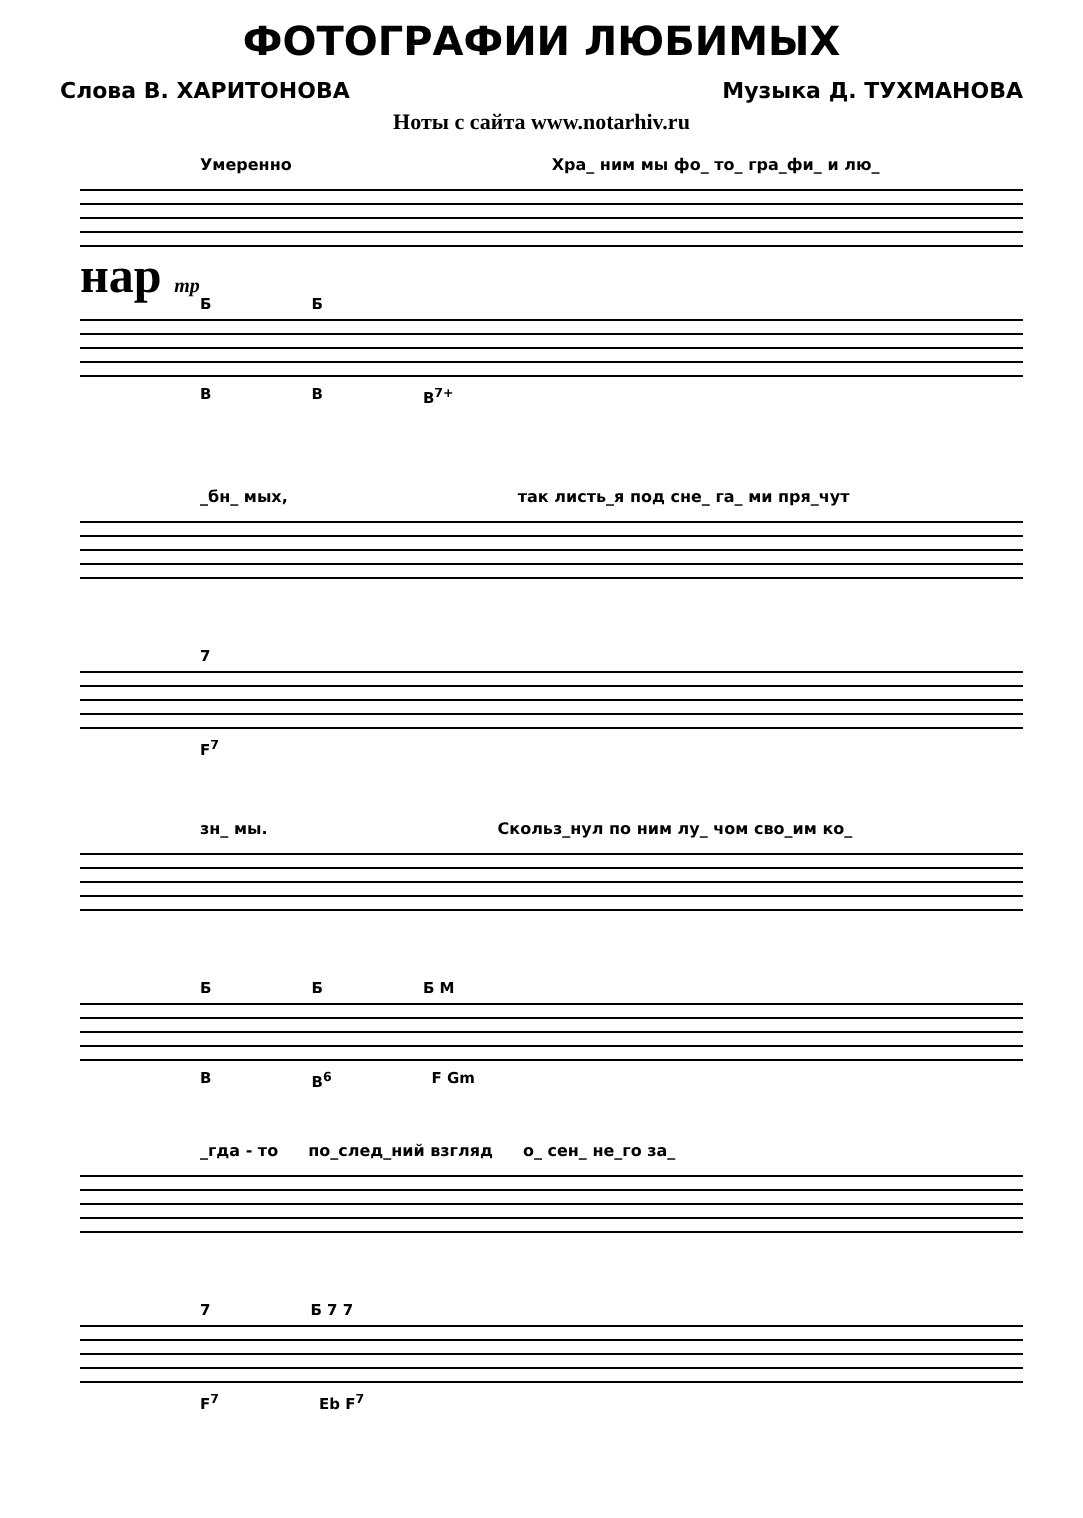ФОТОГРАФИИ ЛЮБИМЫХ
Слова В. ХАРИТОНОВА Музыка Д. ТУХМАНОВА
Ноты с сайта www.notarhiv.ru
Умеренно Хра_ ним мы фо_ то_ гра_фи_ и лю_
нар mp
Б Б
B B B<sup>7+</sup>
_бн_ мых, так листь_я под сне_ га_ ми пря_чут
7
F<sup>7</sup>
зн_ мы. Скольз_нул по ним лу_ чом сво_им ко_
Б Б Б М
B B<sup>6</sup> F Gm
_гда - то по_след_ний взгляд о_ сен_ не_го за_
7 Б 7 7
F<sup>7</sup> Eb F<sup>7</sup>